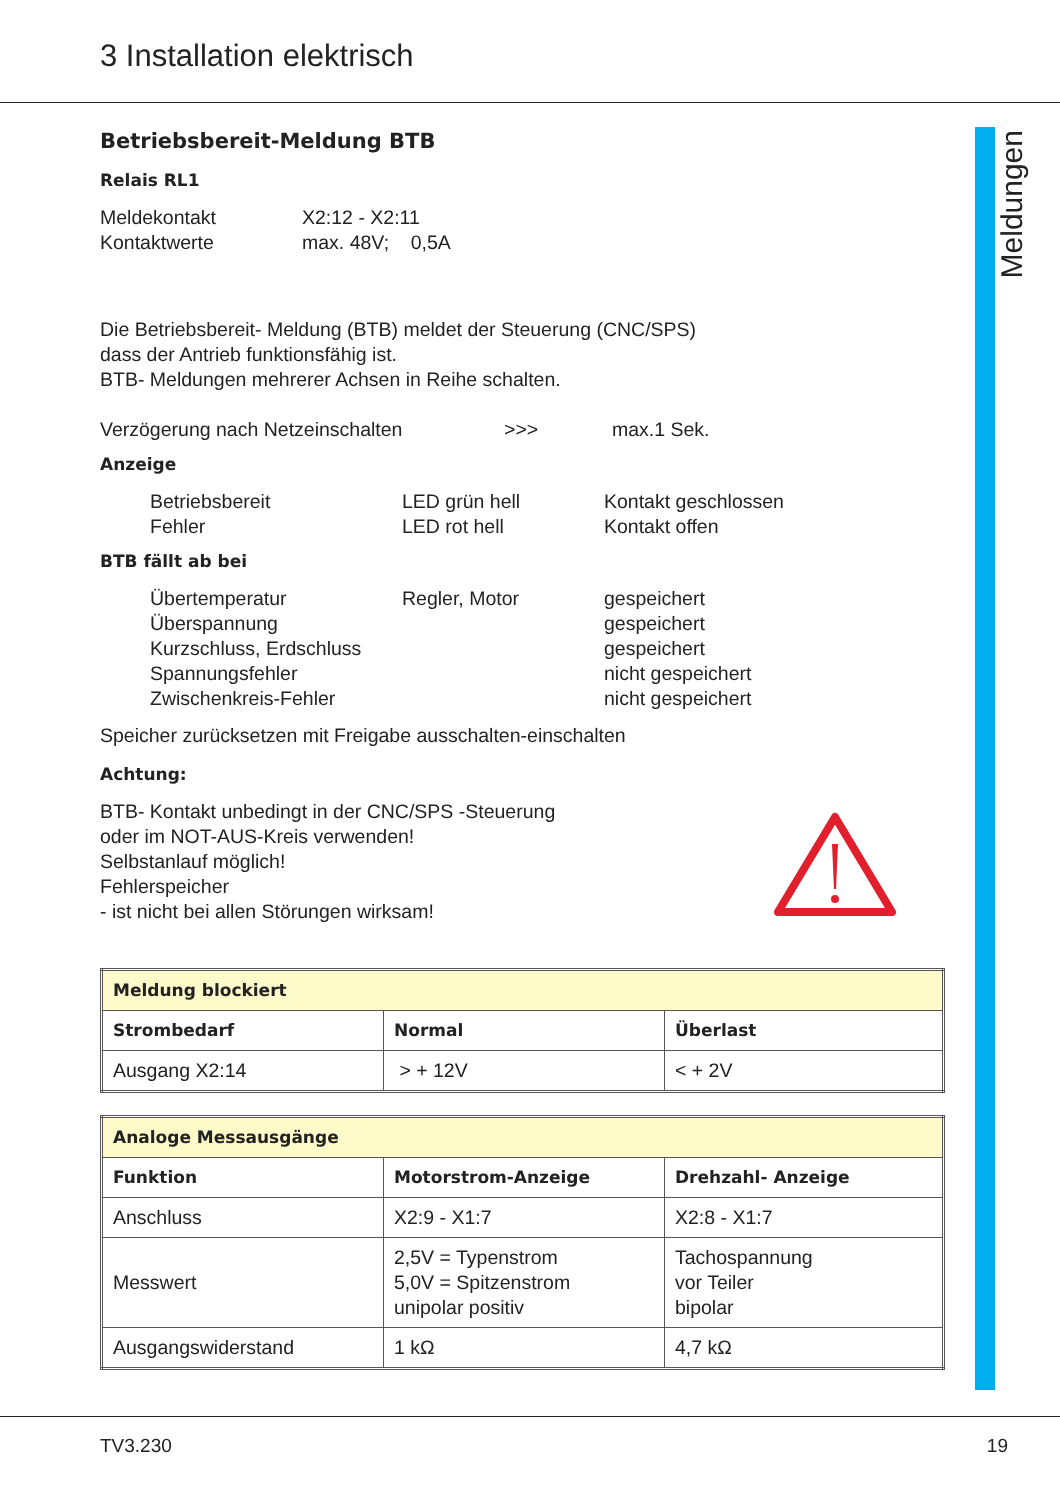3 Installation elektrisch
Meldungen
Betriebsbereit-Meldung BTB
Relais RL1
Meldekontakt X2:12 - X2:11
Kontaktwerte max. 48V; 0,5A
Die Betriebsbereit- Meldung (BTB) meldet der Steuerung (CNC/SPS)
dass der Antrieb funktionsfähig ist.
BTB- Meldungen mehrerer Achsen in Reihe schalten.
Verzögerung nach Netzeinschalten >>> max.1 Sek.
Anzeige
Betriebsbereit LED grün hell Kontakt geschlossen
Fehler LED rot hell Kontakt offen
BTB fällt ab bei
Übertemperatur Regler, Motor gespeichert
Überspannung gespeichert
Kurzschluss, Erdschluss
gespeichert
Spannungsfehler nicht gespeichert
Zwischenkreis-Fehler nicht gespeichert
Speicher zurücksetzen mit Freigabe ausschalten-einschalten
Achtung:
BTB- Kontakt unbedingt in der CNC/SPS -Steuerung
oder im NOT-AUS-Kreis verwenden!
Selbstanlauf möglich!
Fehlerspeicher
- ist nicht bei allen Störungen wirksam!
| Meldung blockiert | | |
| --- | --- | --- |
| Strombedarf | Normal | Überlast |
| Ausgang X2:14 | > + 12V | < + 2V |
| Analoge Messausgänge | | |
| --- | --- | --- |
| Funktion | Motorstrom-Anzeige | Drehzahl- Anzeige |
| Anschluss | X2:9 - X1:7 | X2:8 - X1:7 |
| Messwert | 2,5V = Typenstrom 5,0V = Spitzenstrom unipolar positiv | Tachospannung vor Teiler bipolar |
| Ausgangswiderstand | 1 kΩ | 4,7 kΩ |
TV3.230 19